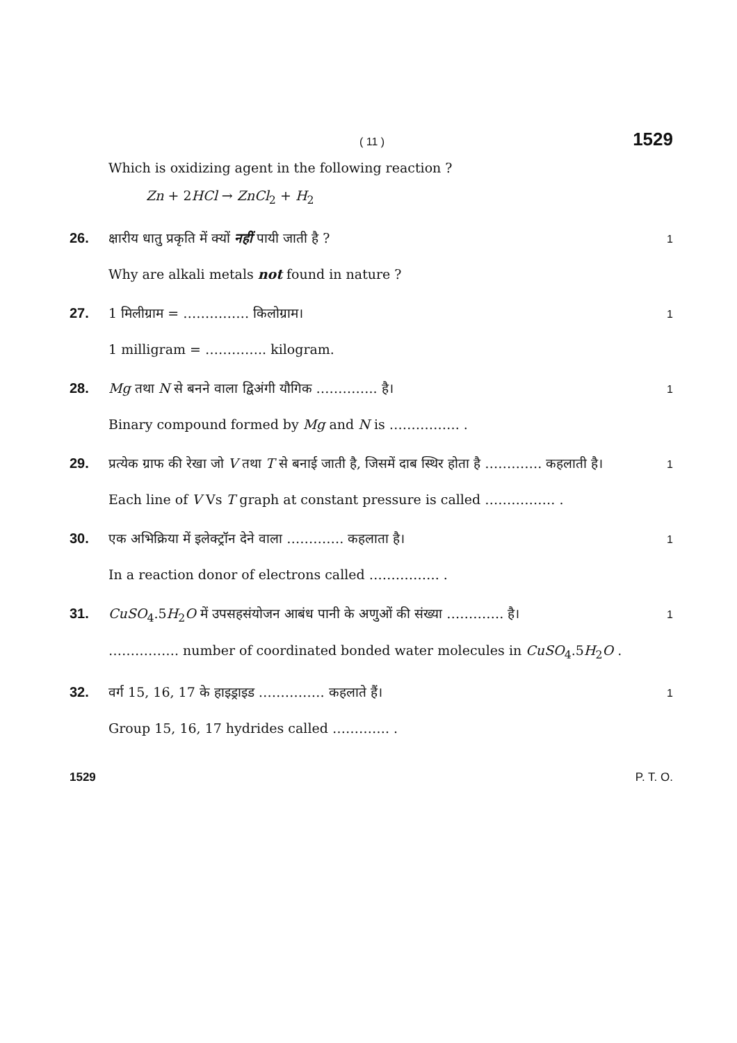( 11 ) 1529
Which is oxidizing agent in the following reaction ?
Zn + 2HCl → ZnCl<sub>2</sub> + H<sub>2</sub>
26. क्षारीय धातु प्रकृति में क्यों नहीं पायी जाती है ? 1
Why are alkali metals not found in nature ?
27. 1 मिलीग्राम = …………… किलोग्राम। 1
1 milligram = ………….. kilogram.
28. Mg तथा N से बनने वाला द्विअंगी यौगिक ………….. है। 1
Binary compound formed by Mg and N is ……………. .
29. प्रत्येक ग्राफ की रेखा जो V तथा T से बनाई जाती है, जिसमें दाब स्थिर होता है …………. कहलाती है। 1
Each line of V Vs T graph at constant pressure is called ……………. .
30. एक अभिक्रिया में इलेक्ट्रॉन देने वाला …………. कहलाता है। 1
In a reaction donor of electrons called ……………. .
31. CuSO<sub>4</sub>.5H<sub>2</sub>O में उपसहसंयोजन आबंध पानी के अणुओं की संख्या …………. है। 1
……………. number of coordinated bonded water molecules in CuSO<sub>4</sub>.5H<sub>2</sub>O .
32. वर्ग 15, 16, 17 के हाइड्राइड …………… कहलाते हैं। 1
Group 15, 16, 17 hydrides called …………. .
1529 P. T. O.